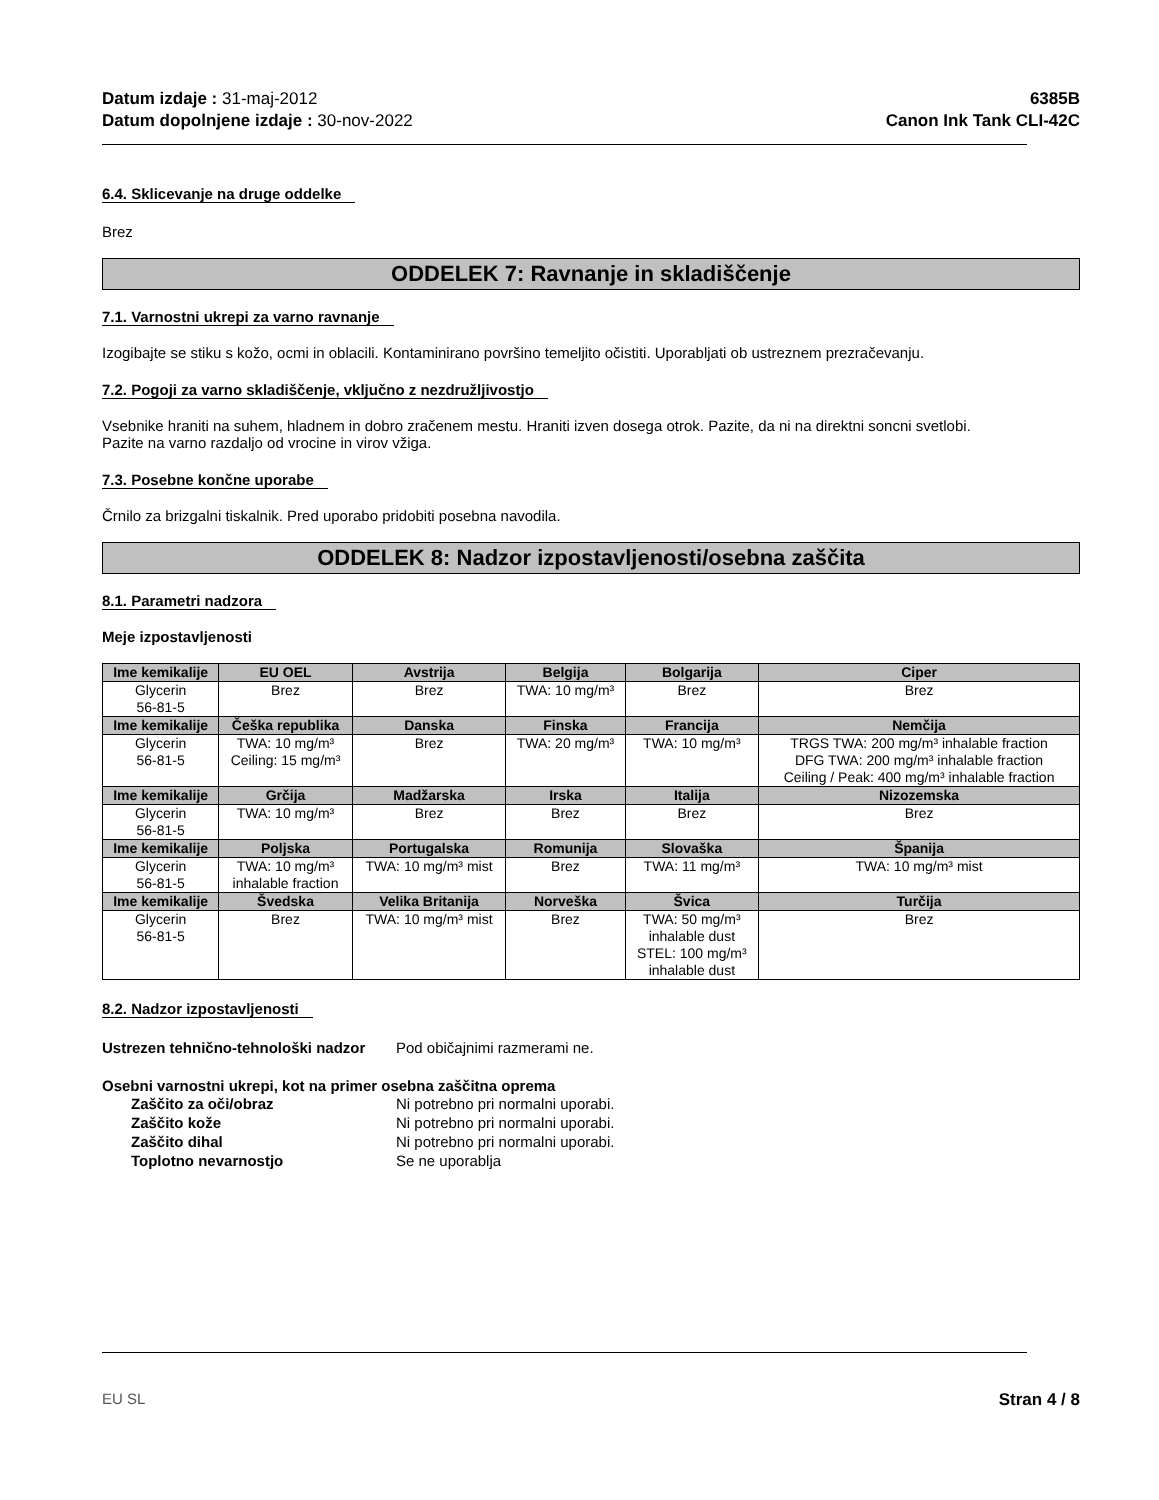Datum izdaje : 31-maj-2012
Datum dopolnjene izdaje : 30-nov-2022
6385B
Canon Ink Tank CLI-42C
6.4. Sklicevanje na druge oddelke
Brez
ODDELEK 7: Ravnanje in skladiščenje
7.1. Varnostni ukrepi za varno ravnanje
Izogibajte se stiku s kožo, ocmi in oblacili. Kontaminirano površino temeljito očistiti. Uporabljati ob ustreznem prezračevanju.
7.2. Pogoji za varno skladiščenje, vključno z nezdružljivostjo
Vsebnike hraniti na suhem, hladnem in dobro zračenem mestu. Hraniti izven dosega otrok. Pazite, da ni na direktni soncni svetlobi.
Pazite na varno razdaljo od vrocine in virov vžiga.
7.3. Posebne končne uporabe
Črnilo za brizgalni tiskalnik. Pred uporabo pridobiti posebna navodila.
ODDELEK 8: Nadzor izpostavljenosti/osebna zaščita
8.1. Parametri nadzora
Meje izpostavljenosti
| Ime kemikalije | EU OEL | Avstrija | Belgija | Bolgarija | Ciper |
| --- | --- | --- | --- | --- | --- |
| Glycerin 56-81-5 | Brez | Brez | TWA: 10 mg/m³ | Brez | Brez |
| Ime kemikalije | Češka republika | Danska | Finska | Francija | Nemčija |
| Glycerin 56-81-5 | TWA: 10 mg/m³ Ceiling: 15 mg/m³ | Brez | TWA: 20 mg/m³ | TWA: 10 mg/m³ | TRGS TWA: 200 mg/m³ inhalable fraction DFG TWA: 200 mg/m³ inhalable fraction Ceiling / Peak: 400 mg/m³ inhalable fraction |
| Ime kemikalije | Grčija | Madžarska | Irska | Italija | Nizozemska |
| Glycerin 56-81-5 | TWA: 10 mg/m³ | Brez | Brez | Brez | Brez |
| Ime kemikalije | Poljska | Portugalska | Romunija | Slovaška | Španija |
| Glycerin 56-81-5 | TWA: 10 mg/m³ inhalable fraction | TWA: 10 mg/m³ mist | Brez | TWA: 11 mg/m³ | TWA: 10 mg/m³ mist |
| Ime kemikalije | Švedska | Velika Britanija | Norveška | Švica | Turčija |
| Glycerin 56-81-5 | Brez | TWA: 10 mg/m³ mist | Brez | TWA: 50 mg/m³ inhalable dust STEL: 100 mg/m³ inhalable dust | Brez |
8.2. Nadzor izpostavljenosti
Ustrezen tehnično-tehnološki nadzor Pod običajnimi razmerami ne.
Osebni varnostni ukrepi, kot na primer osebna zaščitna oprema
Zaščito za oči/obraz Ni potrebno pri normalni uporabi.
Zaščito kože Ni potrebno pri normalni uporabi.
Zaščito dihal Ni potrebno pri normalni uporabi.
Toplotno nevarnostjo Se ne uporablja
EU SL Stran 4 / 8